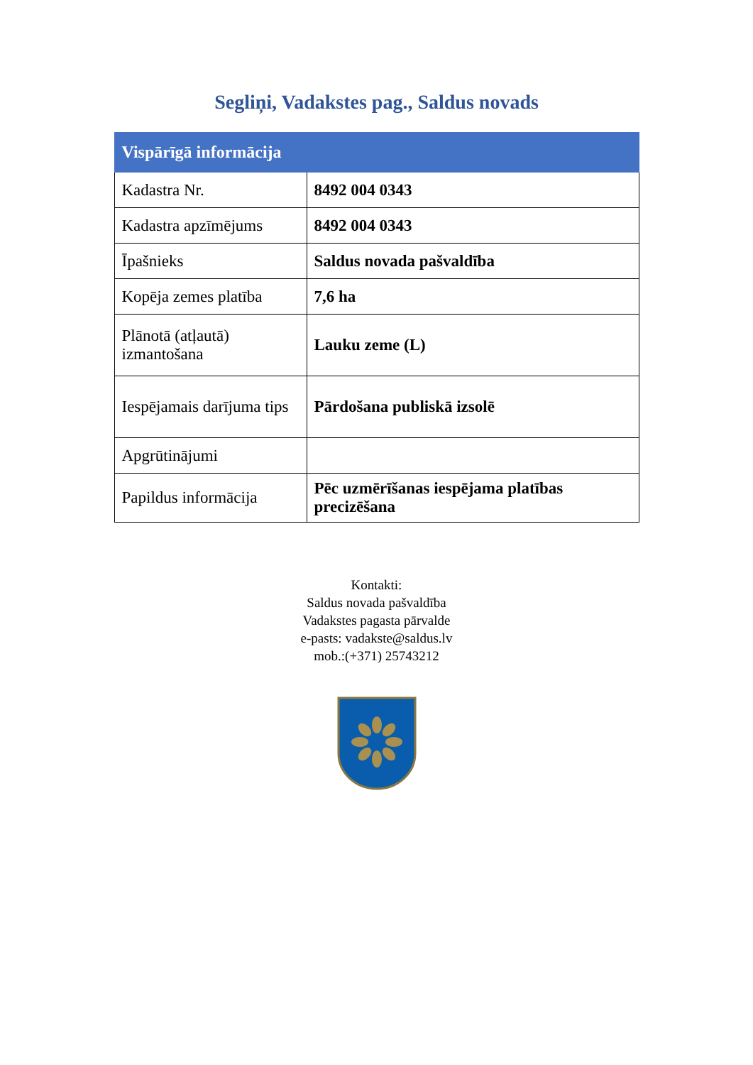Segliņi, Vadakstes pag., Saldus novads
| Vispārīgā informācija | |
| --- | --- |
| Kadastra Nr. | 8492 004 0343 |
| Kadastra apzīmējums | 8492 004 0343 |
| Īpašnieks | Saldus novada pašvaldība |
| Kopēja zemes platība | 7,6 ha |
| Plānotā (atļautā) izmantošana | Lauku zeme (L) |
| Iespējamais darījuma tips | Pārdošana publiskā izsolē |
| Apgrūtinājumi | |
| Papildus informācija | Pēc uzmērīšanas iespējama platības precizēšana |
Kontakti:
Saldus novada pašvaldība
Vadakstes pagasta pārvalde
e-pasts: vadakste@saldus.lv
mob.:(+371) 25743212